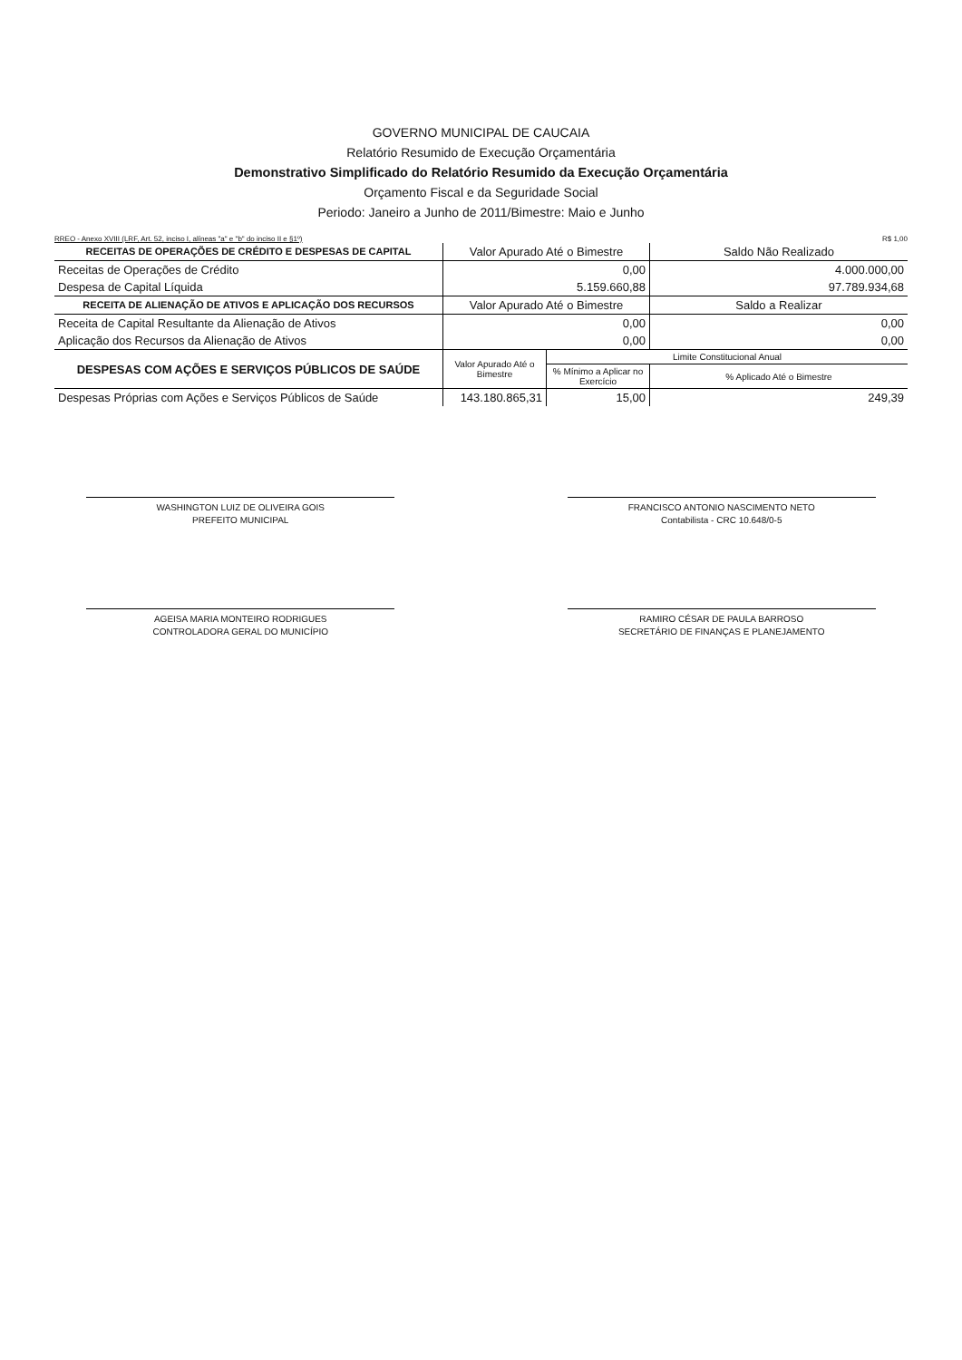GOVERNO MUNICIPAL DE CAUCAIA
Relatório Resumido de Execução Orçamentária
Demonstrativo Simplificado do Relatório Resumido da Execução Orçamentária
Orçamento Fiscal e da Seguridade Social
Periodo: Janeiro a Junho de 2011/Bimestre: Maio e Junho
RREO - Anexo XVIII (LRF, Art. 52, inciso I, alíneas "a" e "b" do inciso II e §1º) R$ 1,00
| RECEITAS DE OPERAÇÕES DE CRÉDITO E DESPESAS DE CAPITAL | Valor Apurado Até o Bimestre | | Saldo Não Realizado |
| --- | --- | --- | --- |
| Receitas de Operações de Crédito | 0,00 | | 4.000.000,00 |
| Despesa de Capital Líquida | 5.159.660,88 | | 97.789.934,68 |
| RECEITA DE ALIENAÇÃO DE ATIVOS E APLICAÇÃO DOS RECURSOS | Valor Apurado Até o Bimestre | | Saldo a Realizar |
| Receita de Capital Resultante da Alienação de Ativos | 0,00 | | 0,00 |
| Aplicação dos Recursos da Alienação de Ativos | 0,00 | | 0,00 |
| DESPESAS COM AÇÕES E SERVIÇOS PÚBLICOS DE SAÚDE | Valor Apurado Até o Bimestre | Limite Constitucional Anual | |
| | | % Mínimo a Aplicar no Exercício | % Aplicado Até o Bimestre |
| Despesas Próprias com Ações e Serviços Públicos de Saúde | 143.180.865,31 | 15,00 | 249,39 |
WASHINGTON LUIZ DE OLIVEIRA GOIS
PREFEITO MUNICIPAL
FRANCISCO ANTONIO NASCIMENTO NETO
Contabilista - CRC 10.648/0-5
AGEISA MARIA MONTEIRO RODRIGUES
CONTROLADORA GERAL DO MUNICÍPIO
RAMIRO CÉSAR DE PAULA BARROSO
SECRETÁRIO DE FINANÇAS E PLANEJAMENTO